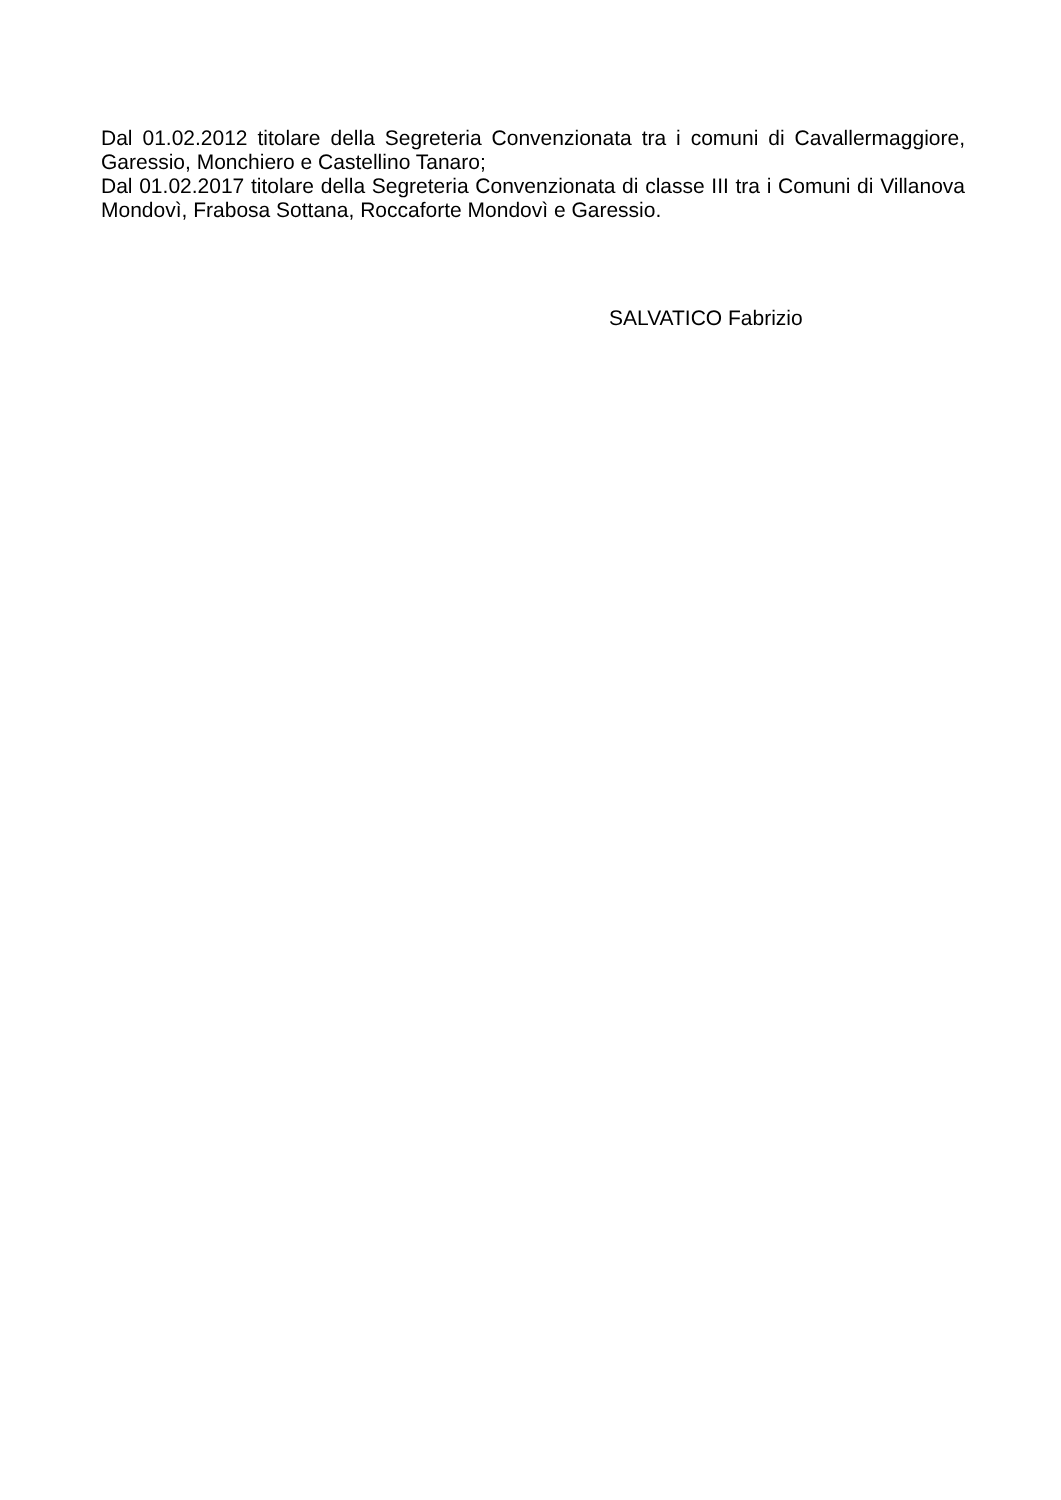Dal 01.02.2012 titolare della Segreteria Convenzionata tra i comuni di Cavallermaggiore, Garessio, Monchiero e Castellino Tanaro;
Dal 01.02.2017 titolare della Segreteria Convenzionata di classe III tra i Comuni di Villanova Mondovì, Frabosa Sottana, Roccaforte Mondovì e Garessio.
SALVATICO Fabrizio